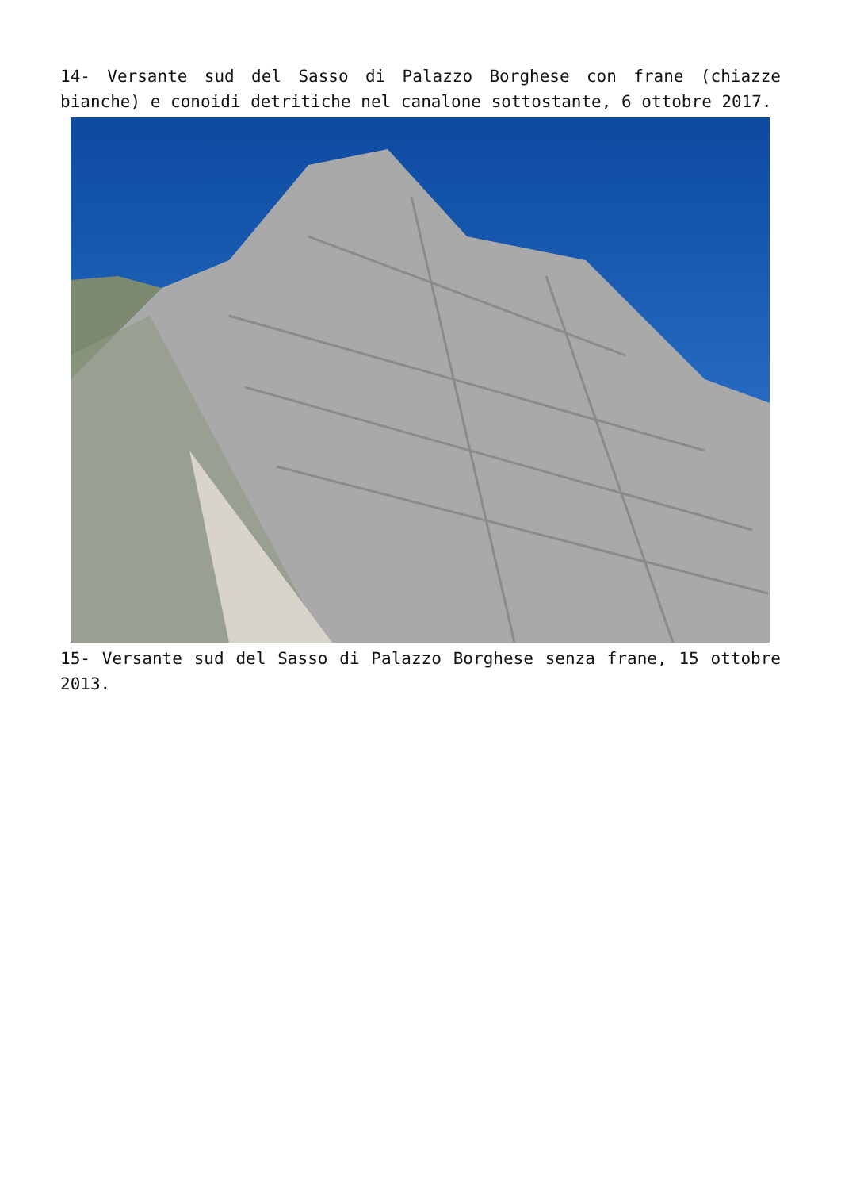14- Versante sud del Sasso di Palazzo Borghese con frane (chiazze bianche) e conoidi detritiche nel canalone sottostante, 6 ottobre 2017.
15- Versante sud del Sasso di Palazzo Borghese senza frane, 15 ottobre 2013.